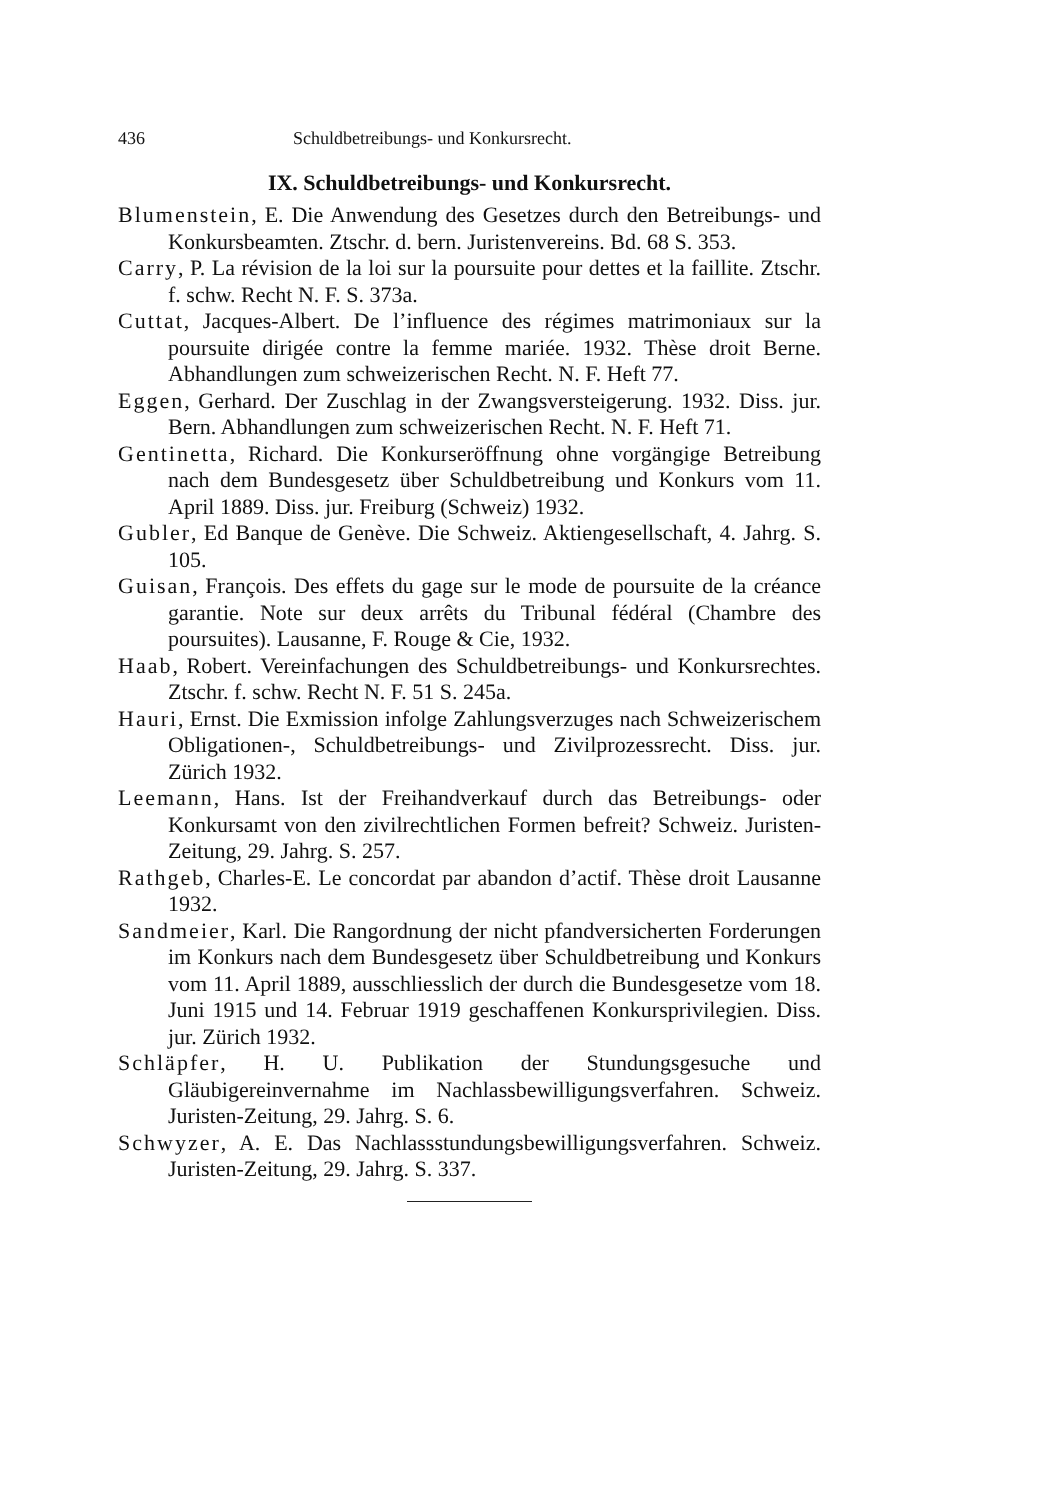436 Schuldbetreibungs- und Konkursrecht.
IX. Schuldbetreibungs- und Konkursrecht.
Blumenstein, E. Die Anwendung des Gesetzes durch den Betreibungs- und Konkursbeamten. Ztschr. d. bern. Juristenvereins. Bd. 68 S. 353.
Carry, P. La révision de la loi sur la poursuite pour dettes et la faillite. Ztschr. f. schw. Recht N. F. S. 373a.
Cuttat, Jacques-Albert. De l’influence des régimes matrimoniaux sur la poursuite dirigée contre la femme mariée. 1932. Thèse droit Berne. Abhandlungen zum schweizerischen Recht. N. F. Heft 77.
Eggen, Gerhard. Der Zuschlag in der Zwangsversteigerung. 1932. Diss. jur. Bern. Abhandlungen zum schweizerischen Recht. N. F. Heft 71.
Gentinetta, Richard. Die Konkurseröffnung ohne vorgängige Betreibung nach dem Bundesgesetz über Schuldbetreibung und Konkurs vom 11. April 1889. Diss. jur. Freiburg (Schweiz) 1932.
Gubler, Ed Banque de Genève. Die Schweiz. Aktiengesellschaft, 4. Jahrg. S. 105.
Guisan, François. Des effets du gage sur le mode de poursuite de la créance garantie. Note sur deux arrêts du Tribunal fédéral (Chambre des poursuites). Lausanne, F. Rouge & Cie, 1932.
Haab, Robert. Vereinfachungen des Schuldbetreibungs- und Konkursrechtes. Ztschr. f. schw. Recht N. F. 51 S. 245a.
Hauri, Ernst. Die Exmission infolge Zahlungsverzuges nach Schweizerischem Obligationen-, Schuldbetreibungs- und Zivilprozessrecht. Diss. jur. Zürich 1932.
Leemann, Hans. Ist der Freihandverkauf durch das Betreibungs- oder Konkursamt von den zivilrechtlichen Formen befreit? Schweiz. Juristen-Zeitung, 29. Jahrg. S. 257.
Rathgeb, Charles-E. Le concordat par abandon d’actif. Thèse droit Lausanne 1932.
Sandmeier, Karl. Die Rangordnung der nicht pfandversicherten Forderungen im Konkurs nach dem Bundesgesetz über Schuldbetreibung und Konkurs vom 11. April 1889, ausschliesslich der durch die Bundesgesetze vom 18. Juni 1915 und 14. Februar 1919 geschaffenen Konkursprivilegien. Diss. jur. Zürich 1932.
Schläpfer, H. U. Publikation der Stundungsgesuche und Gläubigereinvernahme im Nachlassbewilligungsverfahren. Schweiz. Juristen-Zeitung, 29. Jahrg. S. 6.
Schwyzer, A. E. Das Nachlassstundungsbewilligungsverfahren. Schweiz. Juristen-Zeitung, 29. Jahrg. S. 337.